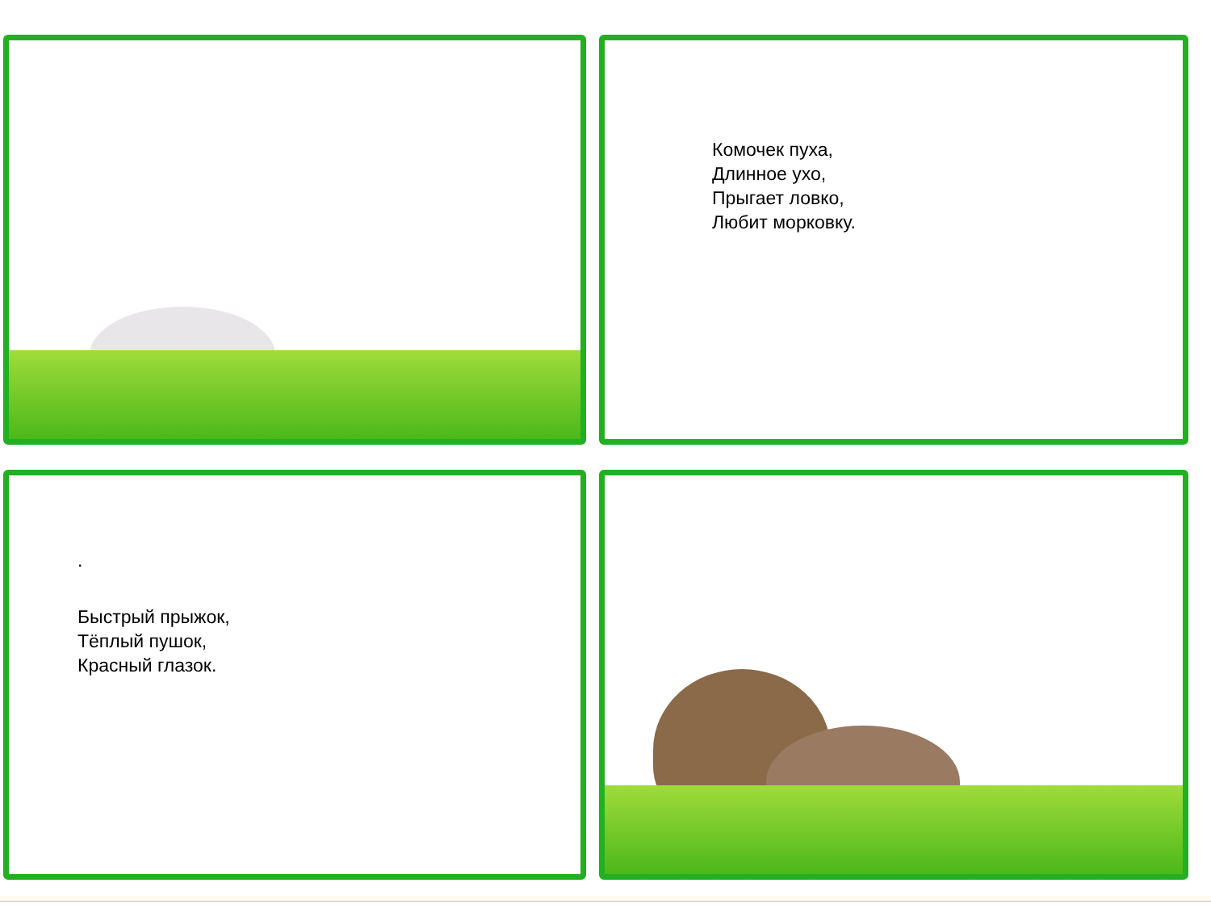Комочек пуха,
Длинное ухо,
Прыгает ловко,
Любит морковку.
.
Быстрый прыжок,
Тёплый пушок,
Красный глазок.